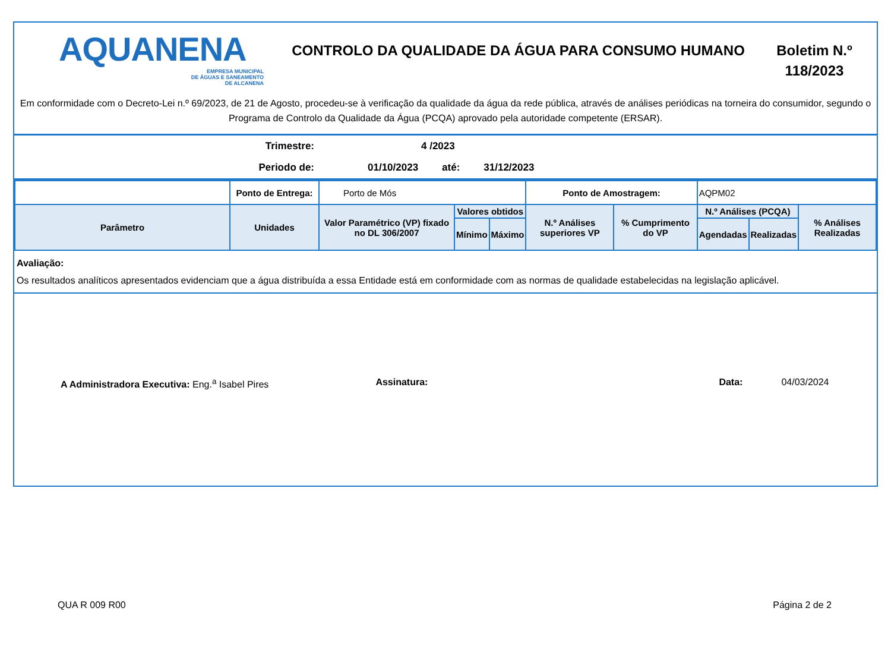AQUANENA
EMPRESA MUNICIPAL
DE ÁGUAS E SANEAMENTO
DE ALCANENA
CONTROLO DA QUALIDADE DA ÁGUA PARA CONSUMO HUMANO
Boletim N.º 118/2023
Em conformidade com o Decreto-Lei n.º 69/2023, de 21 de Agosto, procedeu-se à verificação da qualidade da água da rede pública, através de análises periódicas na torneira do consumidor, segundo o Programa de Controlo da Qualidade da Água (PCQA) aprovado pela autoridade competente (ERSAR).
Trimestre: 4 /2023
Periodo de: 01/10/2023 até: 31/12/2023
| | Ponto de Entrega: | Porto de Mós | | | Ponto de Amostragem: | | AQPM02 | | |
| Parâmetro | Unidades | Valor Paramétrico (VP) fixado no DL 306/2007 | Valores obtidos | | N.º Análises superiores VP | % Cumprimento do VP | N.º Análises (PCQA) | | % Análises Realizadas |
| | | | Mínimo | Máximo | | | Agendadas | Realizadas | |
Avaliação:
Os resultados analíticos apresentados evidenciam que a água distribuída a essa Entidade está em conformidade com as normas de qualidade estabelecidas na legislação aplicável.
A Administradora Executiva: Eng.<sup>a</sup> Isabel Pires Assinatura: Data: 04/03/2024
QUA R 009 R00 Página 2 de 2